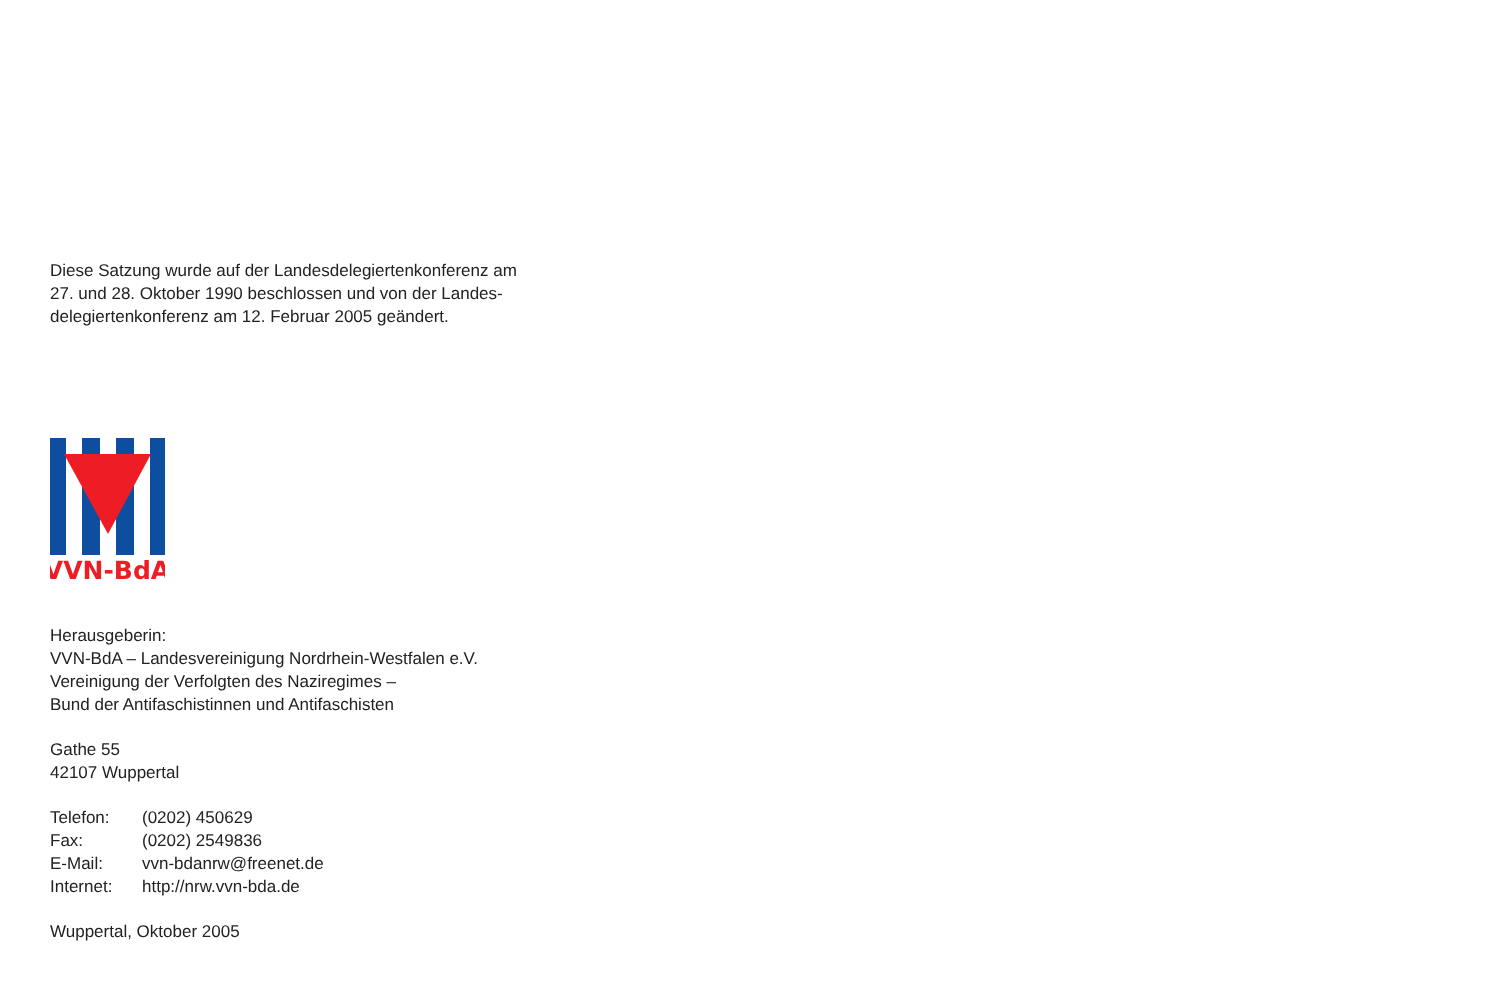Diese Satzung wurde auf der Landesdelegiertenkonferenz am
27. und 28. Oktober 1990 beschlossen und von der Landes-
delegiertenkonferenz am 12. Februar 2005 geändert.
VVN-BdA
Herausgeberin:
VVN-BdA – Landesvereinigung Nordrhein-Westfalen e.V.
Vereinigung der Verfolgten des Naziregimes –
Bund der Antifaschistinnen und Antifaschisten
Gathe 55
42107 Wuppertal
| Telefon: | (0202) 450629 |
| Fax: | (0202) 2549836 |
| E-Mail: | vvn-bdanrw@freenet.de |
| Internet: | http://nrw.vvn-bda.de |
Wuppertal, Oktober 2005